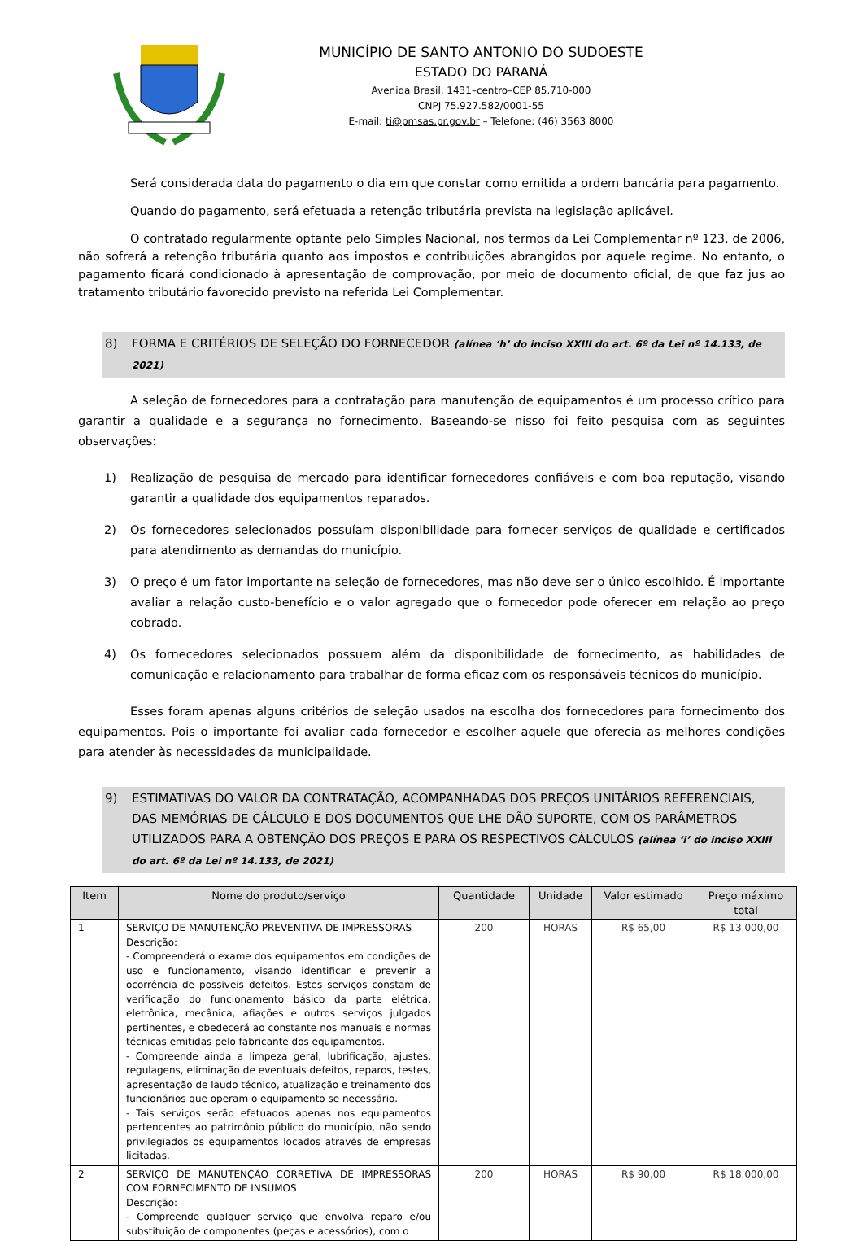MUNICÍPIO DE SANTO ANTONIO DO SUDOESTE
ESTADO DO PARANÁ
Avenida Brasil, 1431–centro–CEP 85.710-000
CNPJ 75.927.582/0001-55
E-mail: ti@pmsas.pr.gov.br – Telefone: (46) 3563 8000
Será considerada data do pagamento o dia em que constar como emitida a ordem bancária para pagamento.
Quando do pagamento, será efetuada a retenção tributária prevista na legislação aplicável.
O contratado regularmente optante pelo Simples Nacional, nos termos da Lei Complementar nº 123, de 2006, não sofrerá a retenção tributária quanto aos impostos e contribuições abrangidos por aquele regime. No entanto, o pagamento ficará condicionado à apresentação de comprovação, por meio de documento oficial, de que faz jus ao tratamento tributário favorecido previsto na referida Lei Complementar.
8) FORMA E CRITÉRIOS DE SELEÇÃO DO FORNECEDOR (alínea ‘h’ do inciso XXIII do art. 6º da Lei nº 14.133, de 2021)
A seleção de fornecedores para a contratação para manutenção de equipamentos é um processo crítico para garantir a qualidade e a segurança no fornecimento. Baseando-se nisso foi feito pesquisa com as seguintes observações:
1) Realização de pesquisa de mercado para identificar fornecedores confiáveis e com boa reputação, visando garantir a qualidade dos equipamentos reparados.
2) Os fornecedores selecionados possuíam disponibilidade para fornecer serviços de qualidade e certificados para atendimento as demandas do município.
3) O preço é um fator importante na seleção de fornecedores, mas não deve ser o único escolhido. É importante avaliar a relação custo-benefício e o valor agregado que o fornecedor pode oferecer em relação ao preço cobrado.
4) Os fornecedores selecionados possuem além da disponibilidade de fornecimento, as habilidades de comunicação e relacionamento para trabalhar de forma eficaz com os responsáveis técnicos do município.
Esses foram apenas alguns critérios de seleção usados na escolha dos fornecedores para fornecimento dos equipamentos. Pois o importante foi avaliar cada fornecedor e escolher aquele que oferecia as melhores condições para atender às necessidades da municipalidade.
9) ESTIMATIVAS DO VALOR DA CONTRATAÇÃO, ACOMPANHADAS DOS PREÇOS UNITÁRIOS REFERENCIAIS, DAS MEMÓRIAS DE CÁLCULO E DOS DOCUMENTOS QUE LHE DÃO SUPORTE, COM OS PARÂMETROS UTILIZADOS PARA A OBTENÇÃO DOS PREÇOS E PARA OS RESPECTIVOS CÁLCULOS (alínea ‘i’ do inciso XXIII do art. 6º da Lei nº 14.133, de 2021)
| Item | Nome do produto/serviço | Quantidade | Unidade | Valor estimado | Preço máximo total |
| --- | --- | --- | --- | --- | --- |
| 1 | SERVIÇO DE MANUTENÇÃO PREVENTIVA DE IMPRESSORAS Descrição: - Compreenderá o exame dos equipamentos em condições de uso e funcionamento, visando identificar e prevenir a ocorrência de possíveis defeitos. Estes serviços constam de verificação do funcionamento básico da parte elétrica, eletrônica, mecânica, afiações e outros serviços julgados pertinentes, e obedecerá ao constante nos manuais e normas técnicas emitidas pelo fabricante dos equipamentos. - Compreende ainda a limpeza geral, lubrificação, ajustes, regulagens, eliminação de eventuais defeitos, reparos, testes, apresentação de laudo técnico, atualização e treinamento dos funcionários que operam o equipamento se necessário. - Tais serviços serão efetuados apenas nos equipamentos pertencentes ao patrimônio público do município, não sendo privilegiados os equipamentos locados através de empresas licitadas. | 200 | HORAS | R$ 65,00 | R$ 13.000,00 |
| 2 | SERVIÇO DE MANUTENÇÃO CORRETIVA DE IMPRESSORAS COM FORNECIMENTO DE INSUMOS Descrição: - Compreende qualquer serviço que envolva reparo e/ou substituição de componentes (peças e acessórios), com o | 200 | HORAS | R$ 90,00 | R$ 18.000,00 |